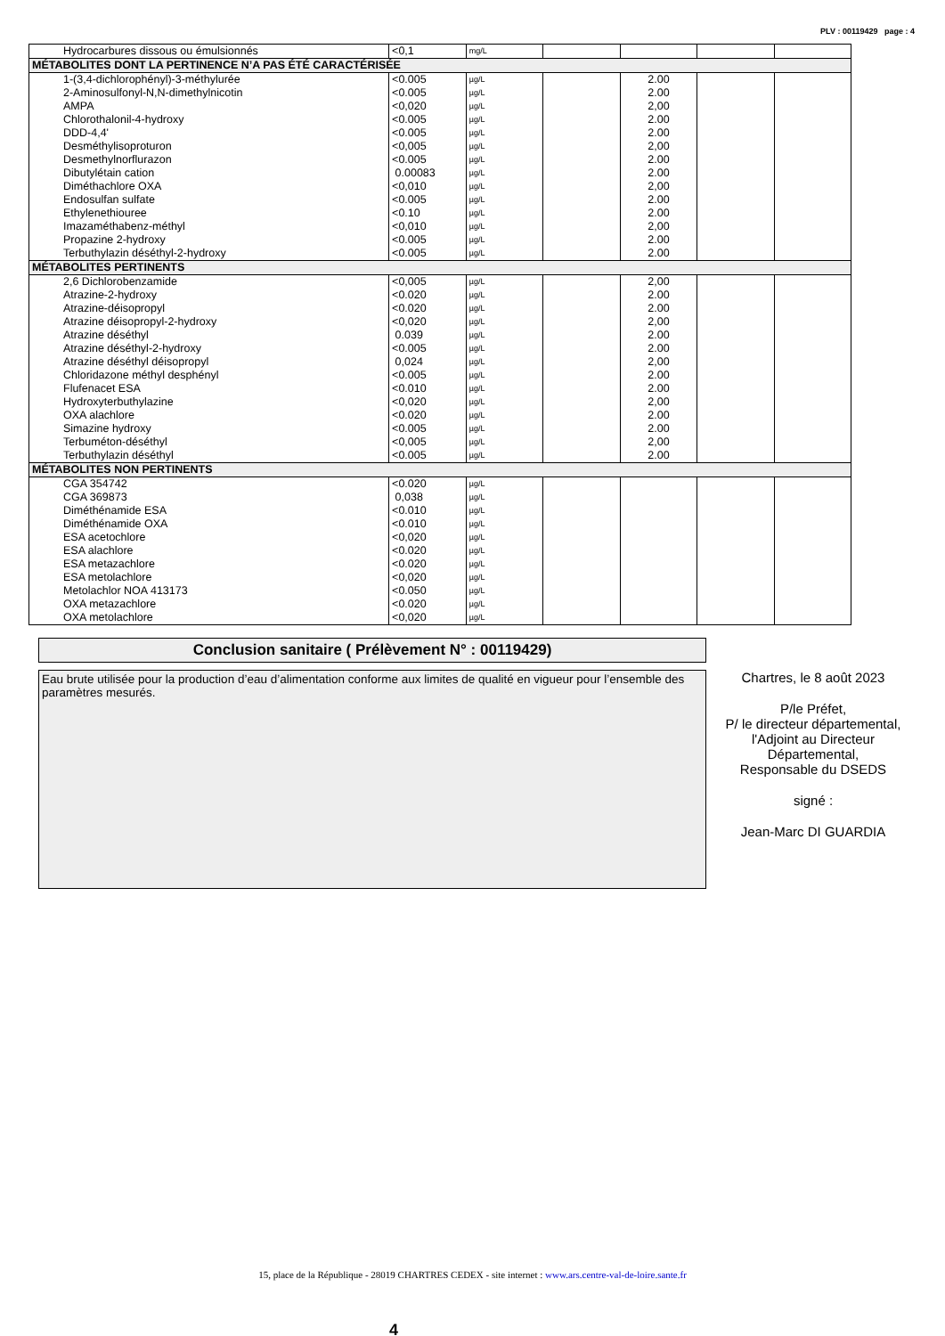PLV : 00119429 page : 4
| Hydrocarbures dissous ou émulsionnés | <0,1 | mg/L | | | | |
| MÉTABOLITES DONT LA PERTINENCE N’A PAS ÉTÉ CARACTÉRISÉE | | | | | | |
| 1-(3,4-dichlorophényl)-3-méthylurée | <0.005 | µg/L | | 2.00 | | |
| 2-Aminosulfonyl-N,N-dimethylnicotin | <0.005 | µg/L | | 2.00 | | |
| AMPA | <0,020 | µg/L | | 2,00 | | |
| Chlorothalonil-4-hydroxy | <0.005 | µg/L | | 2.00 | | |
| DDD-4,4' | <0.005 | µg/L | | 2.00 | | |
| Desméthylisoproturon | <0,005 | µg/L | | 2,00 | | |
| Desmethylnorflurazon | <0.005 | µg/L | | 2.00 | | |
| Dibutylétain cation | 0.00083 | µg/L | | 2.00 | | |
| Diméthachlore OXA | <0,010 | µg/L | | 2,00 | | |
| Endosulfan sulfate | <0.005 | µg/L | | 2.00 | | |
| Ethylenethiouree | <0.10 | µg/L | | 2.00 | | |
| Imazaméthabenz-méthyl | <0,010 | µg/L | | 2,00 | | |
| Propazine 2-hydroxy | <0.005 | µg/L | | 2.00 | | |
| Terbuthylazin déséthyl-2-hydroxy | <0.005 | µg/L | | 2.00 | | |
| MÉTABOLITES PERTINENTS | | | | | | |
| 2,6 Dichlorobenzamide | <0,005 | µg/L | | 2,00 | | |
| Atrazine-2-hydroxy | <0.020 | µg/L | | 2.00 | | |
| Atrazine-déisopropyl | <0.020 | µg/L | | 2.00 | | |
| Atrazine déisopropyl-2-hydroxy | <0,020 | µg/L | | 2,00 | | |
| Atrazine déséthyl | 0.039 | µg/L | | 2.00 | | |
| Atrazine déséthyl-2-hydroxy | <0.005 | µg/L | | 2.00 | | |
| Atrazine déséthyl déisopropyl | 0,024 | µg/L | | 2,00 | | |
| Chloridazone méthyl desphényl | <0.005 | µg/L | | 2.00 | | |
| Flufenacet ESA | <0.010 | µg/L | | 2.00 | | |
| Hydroxyterbuthylazine | <0,020 | µg/L | | 2,00 | | |
| OXA alachlore | <0.020 | µg/L | | 2.00 | | |
| Simazine hydroxy | <0.005 | µg/L | | 2.00 | | |
| Terbuméton-déséthyl | <0,005 | µg/L | | 2,00 | | |
| Terbuthylazin déséthyl | <0.005 | µg/L | | 2.00 | | |
| MÉTABOLITES NON PERTINENTS | | | | | | |
| CGA 354742 | <0.020 | µg/L | | | | |
| CGA 369873 | 0,038 | µg/L | | | | |
| Diméthénamide ESA | <0.010 | µg/L | | | | |
| Diméthénamide OXA | <0.010 | µg/L | | | | |
| ESA acetochlore | <0,020 | µg/L | | | | |
| ESA alachlore | <0.020 | µg/L | | | | |
| ESA metazachlore | <0.020 | µg/L | | | | |
| ESA metolachlore | <0,020 | µg/L | | | | |
| Metolachlor NOA 413173 | <0.050 | µg/L | | | | |
| OXA metazachlore | <0.020 | µg/L | | | | |
| OXA metolachlore | <0,020 | µg/L | | | | |
Conclusion sanitaire ( Prélèvement N° : 00119429)
Eau brute utilisée pour la production d’eau d’alimentation conforme aux limites de qualité en vigueur pour l’ensemble des paramètres mesurés.
Chartres, le 8 août 2023
P/le Préfet,
P/ le directeur départemental,
l'Adjoint au Directeur
Départemental,
Responsable du DSEDS
signé :
Jean-Marc DI GUARDIA
15, place de la République - 28019 CHARTRES CEDEX - site internet : www.ars.centre-val-de-loire.sante.fr
4